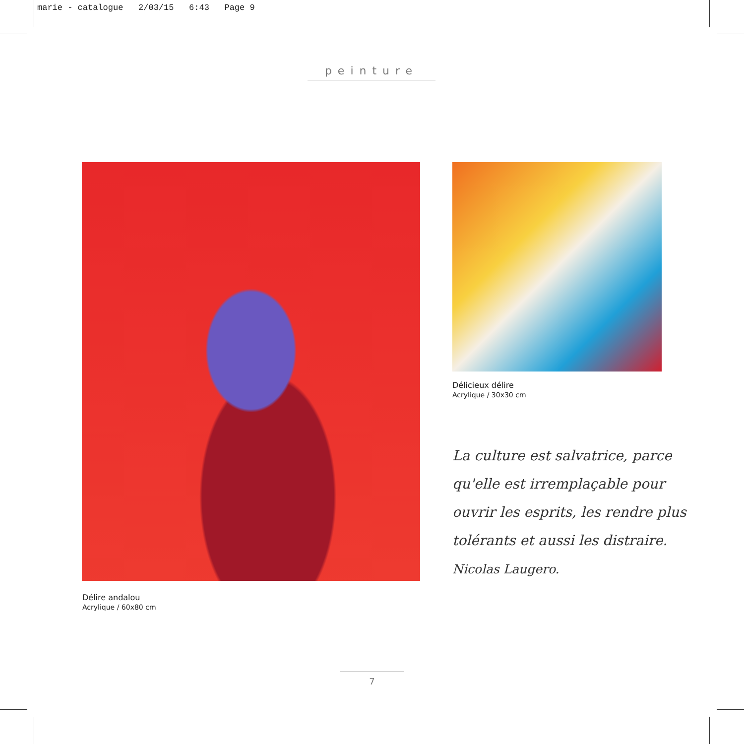marie - catalogue 2/03/15 6:43 Page 9
peinture
Délicieux délire
Acrylique / 30x30 cm
Délire andalou
Acrylique / 60x80 cm
La culture est salvatrice, parce qu'elle est irremplaçable pour ouvrir les esprits, les rendre plus tolérants et aussi les distraire.
Nicolas Laugero.
7